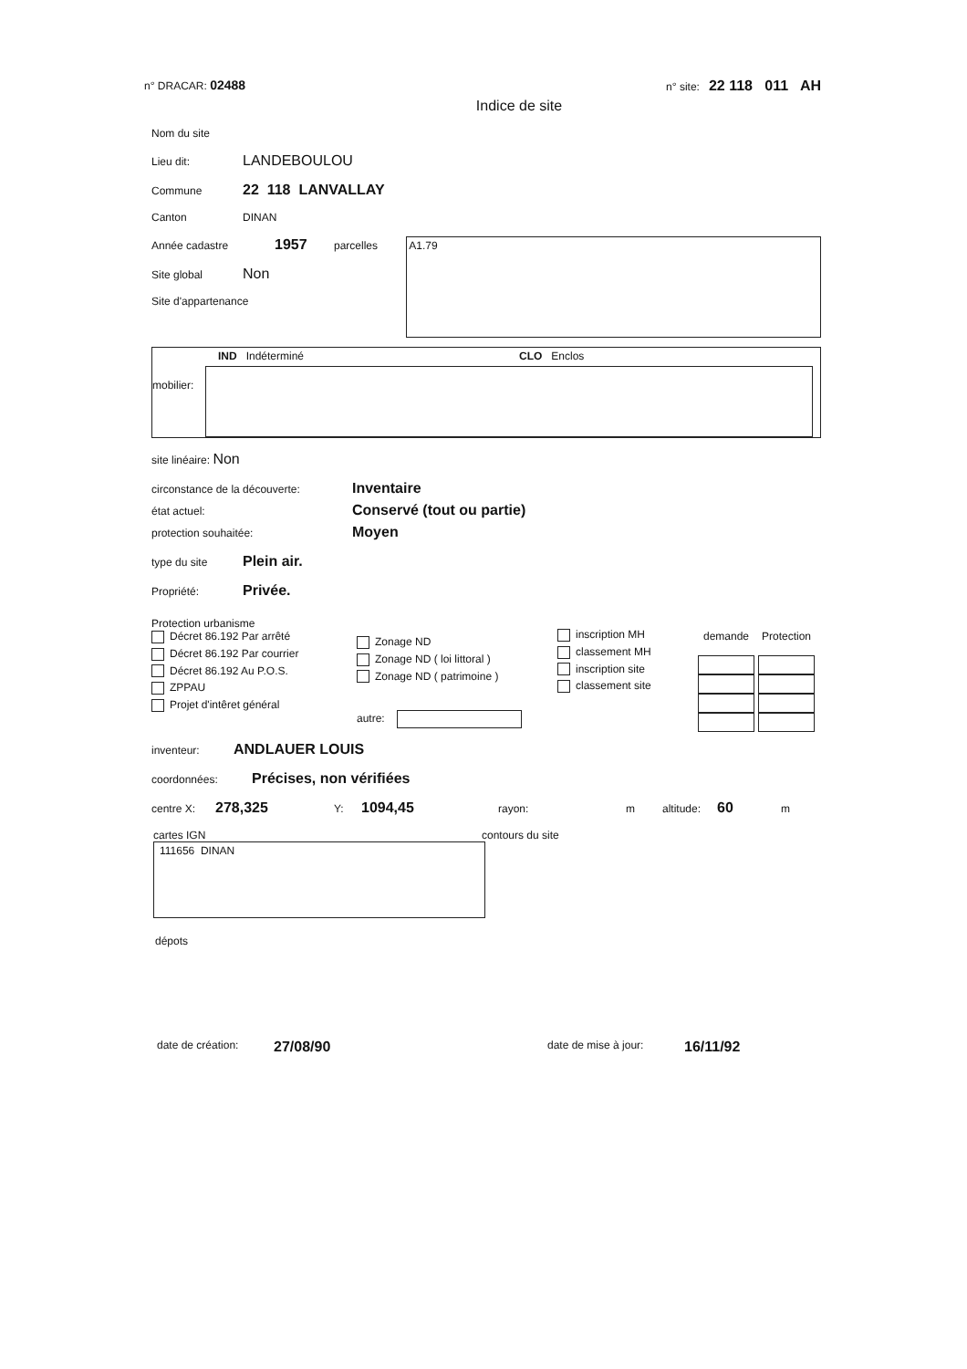n° DRACAR: 02488 n° site: 22 118 011 AH
Indice de site
Nom du site
Lieu dit: LANDEBOULOU
Commune 22 118 LANVALLAY
Canton DINAN
Année cadastre 1957 parcelles
Site global Non
Site d'appartenance
A1.79
IND Indéterminé CLO Enclos
mobilier:
site linéaire: Non
circonstance de la découverte: Inventaire
état actuel: Conservé (tout ou partie)
protection souhaitée: Moyen
type du site Plein air.
Propriété: Privée.
Protection urbanisme
Décret 86.192 Par arrêté
Décret 86.192 Par courrier
Décret 86.192 Au P.O.S.
ZPPAU
Projet d'intêret général
Zonage ND
Zonage ND ( loi littoral )
Zonage ND ( patrimoine )
autre:
inscription MH
classement MH
inscription site
classement site
| demande | Protection |
| --- | --- |
inventeur: ANDLAUER LOUIS
coordonnées: Précises, non vérifiées
centre X: 278,325 Y: 1094,45 rayon: m altitude: 60 m
cartes IGN
111656 DINAN
contours du site
dépots
date de création: 27/08/90 date de mise à jour: 16/11/92